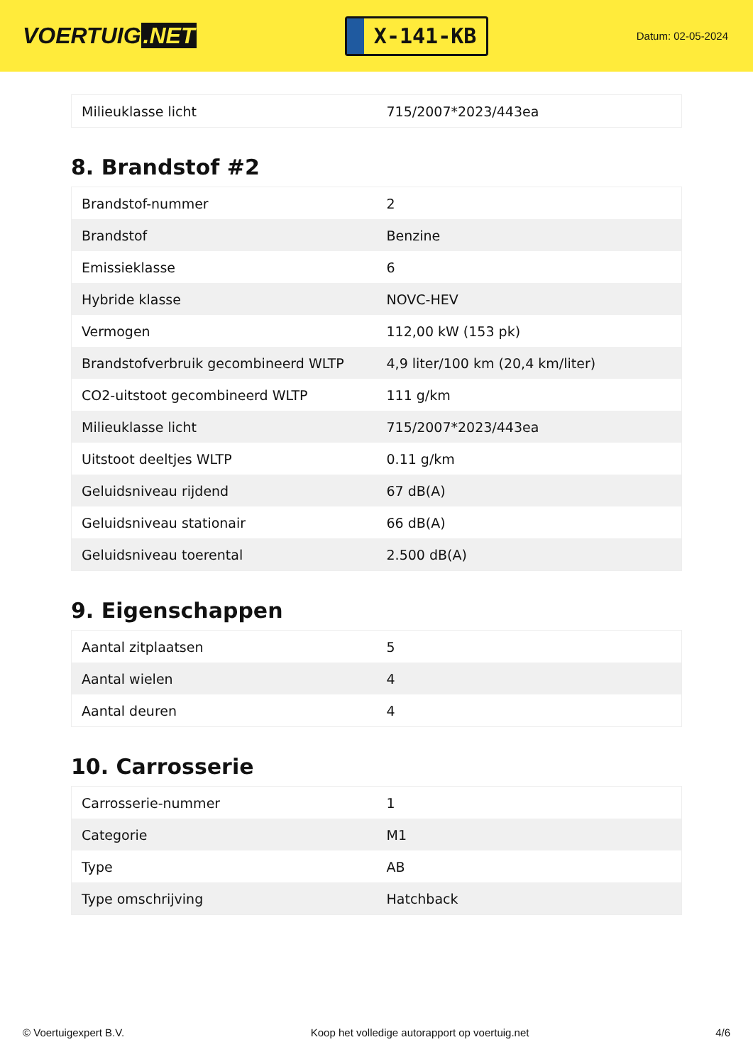VOERTUIG.NET
X-141-KB
Datum: 02-05-2024
| Milieuklasse licht | 715/2007*2023/443ea |
8. Brandstof #2
| Brandstof-nummer | 2 |
| Brandstof | Benzine |
| Emissieklasse | 6 |
| Hybride klasse | NOVC-HEV |
| Vermogen | 112,00 kW (153 pk) |
| Brandstofverbruik gecombineerd WLTP | 4,9 liter/100 km (20,4 km/liter) |
| CO2-uitstoot gecombineerd WLTP | 111 g/km |
| Milieuklasse licht | 715/2007*2023/443ea |
| Uitstoot deeltjes WLTP | 0.11 g/km |
| Geluidsniveau rijdend | 67 dB(A) |
| Geluidsniveau stationair | 66 dB(A) |
| Geluidsniveau toerental | 2.500 dB(A) |
9. Eigenschappen
| Aantal zitplaatsen | 5 |
| Aantal wielen | 4 |
| Aantal deuren | 4 |
10. Carrosserie
| Carrosserie-nummer | 1 |
| Categorie | M1 |
| Type | AB |
| Type omschrijving | Hatchback |
© Voertuigexpert B.V. Koop het volledige autorapport op voertuig.net 4/6